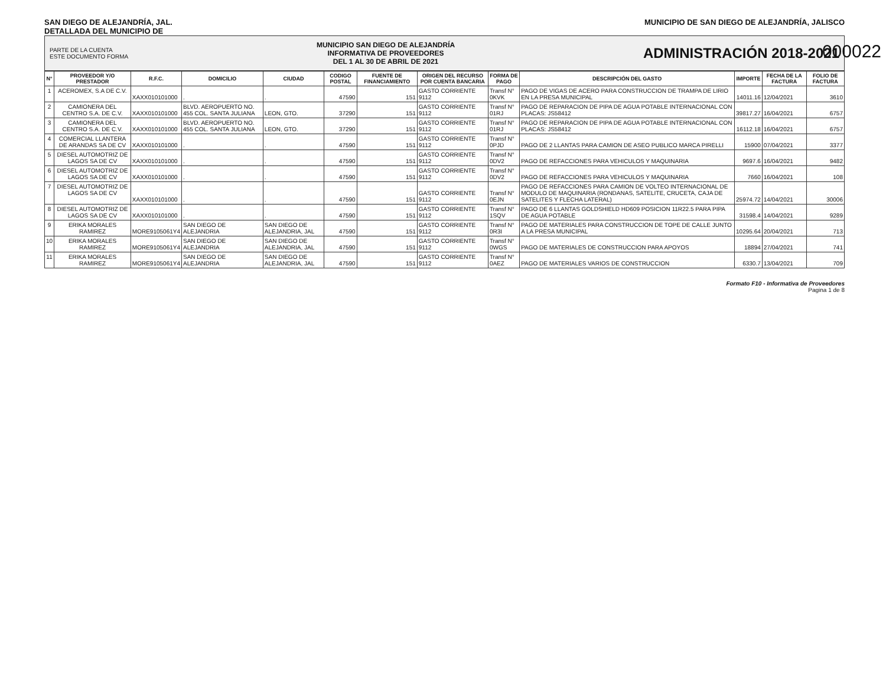000022
SAN DIEGO DE ALEJANDRÍA, JAL.
DETALLADA DEL MUNICIPIO DE
MUNICIPIO DE SAN DIEGO DE ALEJANDRÍA, JALISCO
PARTE DE LA CUENTA
ESTE DOCUMENTO FORMA
MUNICIPIO SAN DIEGO DE ALEJANDRÍA
INFORMATIVA DE PROVEEDORES
DEL 1 AL 30 DE ABRIL DE 2021
ADMINISTRACIÓN 2018-2021
| N° | PROVEEDOR Y/O PRESTADOR | R.F.C. | DOMICILIO | CIUDAD | CODIGO POSTAL | FUENTE DE FINANCIAMIENTO | ORIGEN DEL RECURSO POR CUENTA BANCARIA | FORMA DE PAGO | DESCRIPCIÓN DEL GASTO | IMPORTE | FECHA DE LA FACTURA | FOLIO DE FACTURA |
| --- | --- | --- | --- | --- | --- | --- | --- | --- | --- | --- | --- | --- |
| 1 | ACEROMEX, S.A DE C.V. | XAXX010101000 | . | . | 47590 | 151 | GASTO CORRIENTE 9112 | Transf N° 0KVK | PAGO DE VIGAS DE ACERO PARA CONSTRUCCION DE TRAMPA DE LIRIO EN LA PRESA MUNICIPAL | 14011.16 | 12/04/2021 | 3610 |
| 2 | CAMIONERA DEL CENTRO S.A. DE C.V. | XAXX010101000 | BLVD. AEROPUERTO NO. 455 COL. SANTA JULIANA | LEON, GTO. | 37290 | 151 | GASTO CORRIENTE 9112 | Transf N° 01RJ | PAGO DE REPARACION DE PIPA DE AGUA POTABLE INTERNACIONAL CON PLACAS: JS58412 | 39817.27 | 16/04/2021 | 6757 |
| 3 | CAMIONERA DEL CENTRO S.A. DE C.V. | XAXX010101000 | BLVD. AEROPUERTO NO. 455 COL. SANTA JULIANA | LEON, GTO. | 37290 | 151 | GASTO CORRIENTE 9112 | Transf N° 01RJ | PAGO DE REPARACION DE PIPA DE AGUA POTABLE INTERNACIONAL CON PLACAS: JS58412 | 16112.18 | 16/04/2021 | 6757 |
| 4 | COMERCIAL LLANTERA DE ARANDAS SA DE CV | XAXX010101000 | . | . | 47590 | 151 | GASTO CORRIENTE 9112 | Transf N° 0PJD | PAGO DE 2 LLANTAS PARA CAMION DE ASEO PUBLICO MARCA PIRELLI | 15900 | 07/04/2021 | 3377 |
| 5 | DIESEL AUTOMOTRIZ DE LAGOS SA DE CV | XAXX010101000 | . | . | 47590 | 151 | GASTO CORRIENTE 9112 | Transf N° 0DV2 | PAGO DE REFACCIONES PARA VEHICULOS Y MAQUINARIA | 9697.6 | 16/04/2021 | 9482 |
| 6 | DIESEL AUTOMOTRIZ DE LAGOS SA DE CV | XAXX010101000 | . | . | 47590 | 151 | GASTO CORRIENTE 9112 | Transf N° 0DV2 | PAGO DE REFACCIONES PARA VEHICULOS Y MAQUINARIA | 7660 | 16/04/2021 | 108 |
| 7 | DIESEL AUTOMOTRIZ DE LAGOS SA DE CV | XAXX010101000 | . | . | 47590 | 151 | GASTO CORRIENTE 9112 | Transf N° 0EJN | PAGO DE REFACCIONES PARA CAMION DE VOLTEO INTERNACIONAL DE MODULO DE MAQUINARIA (RONDANAS, SATELITE, CRUCETA, CAJA DE SATELITES Y FLECHA LATERAL) | 25974.72 | 14/04/2021 | 30006 |
| 8 | DIESEL AUTOMOTRIZ DE LAGOS SA DE CV | XAXX010101000 | . | . | 47590 | 151 | GASTO CORRIENTE 9112 | Transf N° 1SQV | PAGO DE 6 LLANTAS GOLDSHIELD HD609 POSICION 11R22.5 PARA PIPA DE AGUA POTABLE | 31598.4 | 14/04/2021 | 9289 |
| 9 | ERIKA MORALES RAMIREZ | MORE9105061Y4 | SAN DIEGO DE ALEJANDRIA | SAN DIEGO DE ALEJANDRIA, JAL | 47590 | 151 | GASTO CORRIENTE 9112 | Transf N° 0R3I | PAGO DE MATERIALES PARA CONSTRUCCION DE TOPE DE CALLE JUNTO A LA PRESA MUNICIPAL | 10295.64 | 20/04/2021 | 713 |
| 10 | ERIKA MORALES RAMIREZ | MORE9105061Y4 | SAN DIEGO DE ALEJANDRIA | SAN DIEGO DE ALEJANDRIA, JAL | 47590 | 151 | GASTO CORRIENTE 9112 | Transf N° 0WGS | PAGO DE MATERIALES DE CONSTRUCCION PARA APOYOS | 18894 | 27/04/2021 | 741 |
| 11 | ERIKA MORALES RAMIREZ | MORE9105061Y4 | SAN DIEGO DE ALEJANDRIA | SAN DIEGO DE ALEJANDRIA, JAL | 47590 | 151 | GASTO CORRIENTE 9112 | Transf N° 0AEZ | PAGO DE MATERIALES VARIOS DE CONSTRUCCION | 6330.7 | 13/04/2021 | 709 |
Formato F10 - Informativa de Proveedores
Pagina 1 de 8